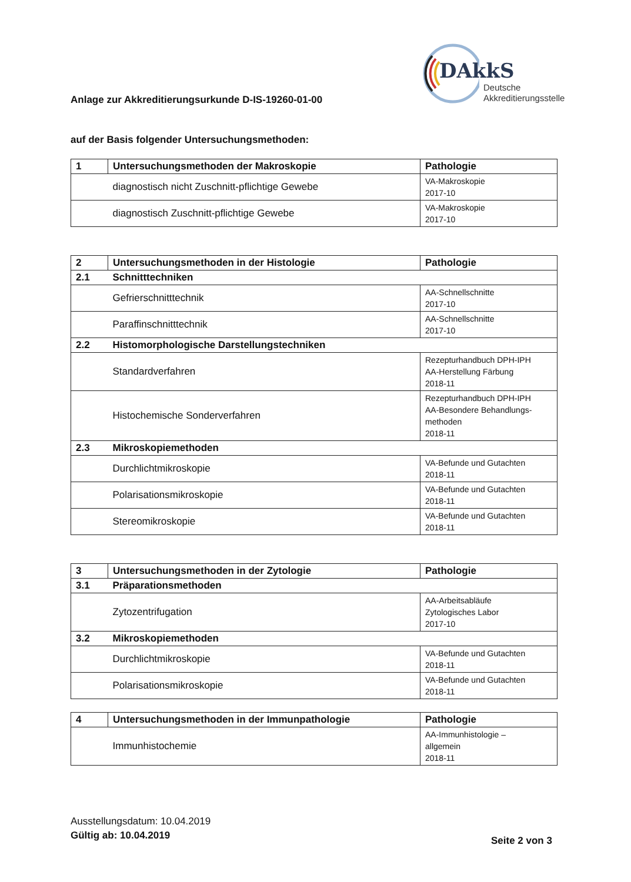DAkkS
Deutsche
Akkreditierungsstelle
Anlage zur Akkreditierungsurkunde D-IS-19260-01-00
auf der Basis folgender Untersuchungsmethoden:
| 1 | Untersuchungsmethoden der Makroskopie | Pathologie |
| | diagnostisch nicht Zuschnitt-pflichtige Gewebe | VA-Makroskopie 2017-10 |
| | diagnostisch Zuschnitt-pflichtige Gewebe | VA-Makroskopie 2017-10 |
| 2 | Untersuchungsmethoden in der Histologie | Pathologie |
| 2.1 | Schnitttechniken | |
| | Gefrierschnitttechnik | AA-Schnellschnitte 2017-10 |
| | Paraffinschnitttechnik | AA-Schnellschnitte 2017-10 |
| 2.2 | Histomorphologische Darstellungstechniken | |
| | Standardverfahren | Rezepturhandbuch DPH-IPH AA-Herstellung Färbung 2018-11 |
| | Histochemische Sonderverfahren | Rezepturhandbuch DPH-IPH AA-Besondere Behandlungs- methoden 2018-11 |
| 2.3 | Mikroskopiemethoden | |
| | Durchlichtmikroskopie | VA-Befunde und Gutachten 2018-11 |
| | Polarisationsmikroskopie | VA-Befunde und Gutachten 2018-11 |
| | Stereomikroskopie | VA-Befunde und Gutachten 2018-11 |
| 3 | Untersuchungsmethoden in der Zytologie | Pathologie |
| 3.1 | Präparationsmethoden | |
| | Zytozentrifugation | AA-Arbeitsabläufe Zytologisches Labor 2017-10 |
| 3.2 | Mikroskopiemethoden | |
| | Durchlichtmikroskopie | VA-Befunde und Gutachten 2018-11 |
| | Polarisationsmikroskopie | VA-Befunde und Gutachten 2018-11 |
| 4 | Untersuchungsmethoden in der Immunpathologie | Pathologie |
| | Immunhistochemie | AA-Immunhistologie – allgemein 2018-11 |
Ausstellungsdatum: 10.04.2019
Gültig ab: 10.04.2019
Seite 2 von 3